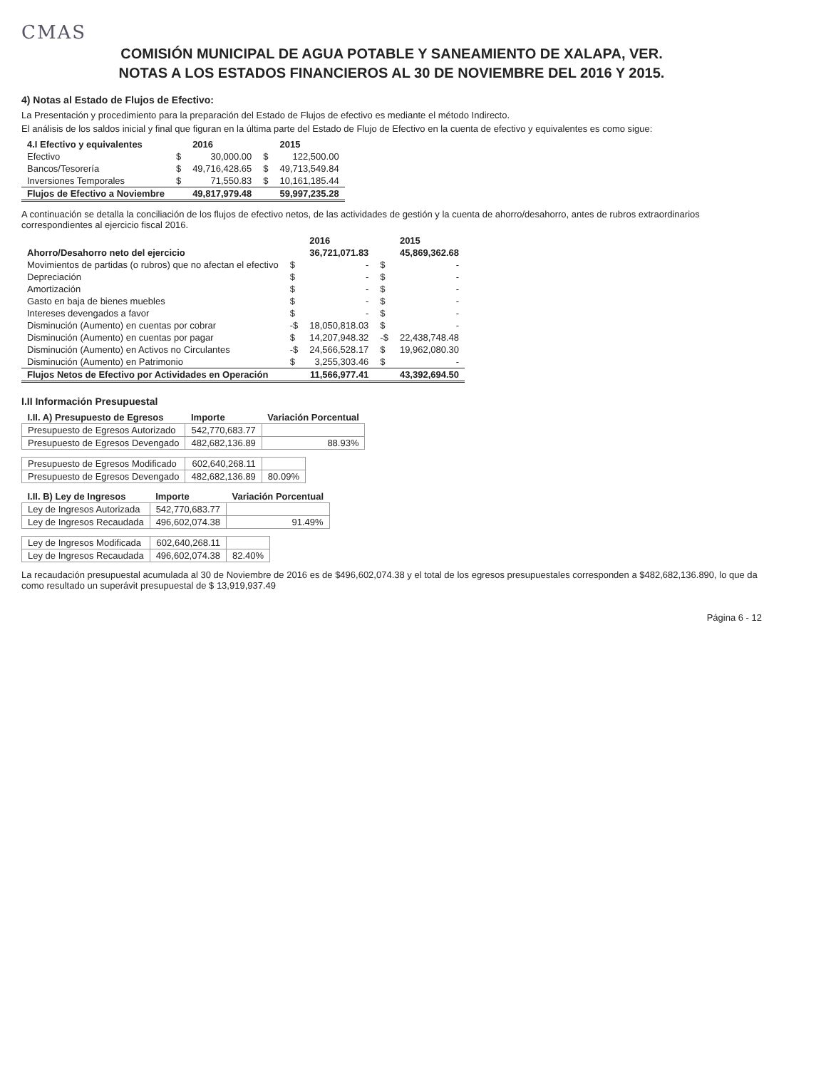CMAS
COMISIÓN MUNICIPAL DE AGUA POTABLE Y SANEAMIENTO DE XALAPA, VER.
NOTAS A LOS ESTADOS FINANCIEROS AL 30 DE NOVIEMBRE DEL 2016 Y 2015.
4) Notas al Estado de Flujos de Efectivo:
La Presentación y procedimiento para la preparación del Estado de Flujos de efectivo es mediante el método Indirecto.
El análisis de los saldos inicial y final que figuran en la última parte del Estado de Flujo de Efectivo en la cuenta de efectivo y equivalentes es como sigue:
| 4.I Efectivo y equivalentes | | 2016 | | 2015 |
| --- | --- | --- | --- | --- |
| Efectivo | $ | 30,000.00 | $ | 122,500.00 |
| Bancos/Tesorería | $ | 49,716,428.65 | $ | 49,713,549.84 |
| Inversiones Temporales | $ | 71,550.83 | $ | 10,161,185.44 |
| Flujos de Efectivo a Noviembre | | 49,817,979.48 | | 59,997,235.28 |
A continuación se detalla la conciliación de los flujos de efectivo netos, de las actividades de gestión y la cuenta de ahorro/desahorro, antes de rubros extraordinarios correspondientes al ejercicio fiscal 2016.
| | | 2016 | | 2015 |
| --- | --- | --- | --- | --- |
| Ahorro/Desahorro neto del ejercicio | | 36,721,071.83 | | 45,869,362.68 |
| Movimientos de partidas (o rubros) que no afectan el efectivo | $ | - | $ | - |
| Depreciación | $ | - | $ | - |
| Amortización | $ | - | $ | - |
| Gasto en baja de bienes muebles | $ | - | $ | - |
| Intereses devengados a favor | $ | - | $ | - |
| Disminución (Aumento) en cuentas por cobrar | -$ | 18,050,818.03 | $ | - |
| Disminución (Aumento) en cuentas por pagar | $ | 14,207,948.32 | -$ | 22,438,748.48 |
| Disminución (Aumento) en Activos no Circulantes | -$ | 24,566,528.17 | $ | 19,962,080.30 |
| Disminución (Aumento) en Patrimonio | $ | 3,255,303.46 | $ | - |
| Flujos Netos de Efectivo por Actividades en Operación | | 11,566,977.41 | | 43,392,694.50 |
I.II Información Presupuestal
| I.II. A) Presupuesto de Egresos | Importe | Variación Porcentual |
| --- | --- | --- |
| Presupuesto de Egresos Autorizado | 542,770,683.77 | |
| Presupuesto de Egresos Devengado | 482,682,136.89 | 88.93% |
| Presupuesto de Egresos Modificado | 602,640,268.11 | |
| Presupuesto de Egresos Devengado | 482,682,136.89 | 80.09% |
| I.II. B) Ley de Ingresos | Importe | Variación Porcentual |
| --- | --- | --- |
| Ley de Ingresos Autorizada | 542,770,683.77 | |
| Ley de Ingresos Recaudada | 496,602,074.38 | 91.49% |
| Ley de Ingresos Modificada | 602,640,268.11 | |
| Ley de Ingresos Recaudada | 496,602,074.38 | 82.40% |
La recaudación presupuestal acumulada al 30 de Noviembre de 2016 es de $496,602,074.38 y el total de los egresos presupuestales corresponden a $482,682,136.890, lo que da como resultado un superávit presupuestal de $ 13,919,937.49
Página 6 - 12